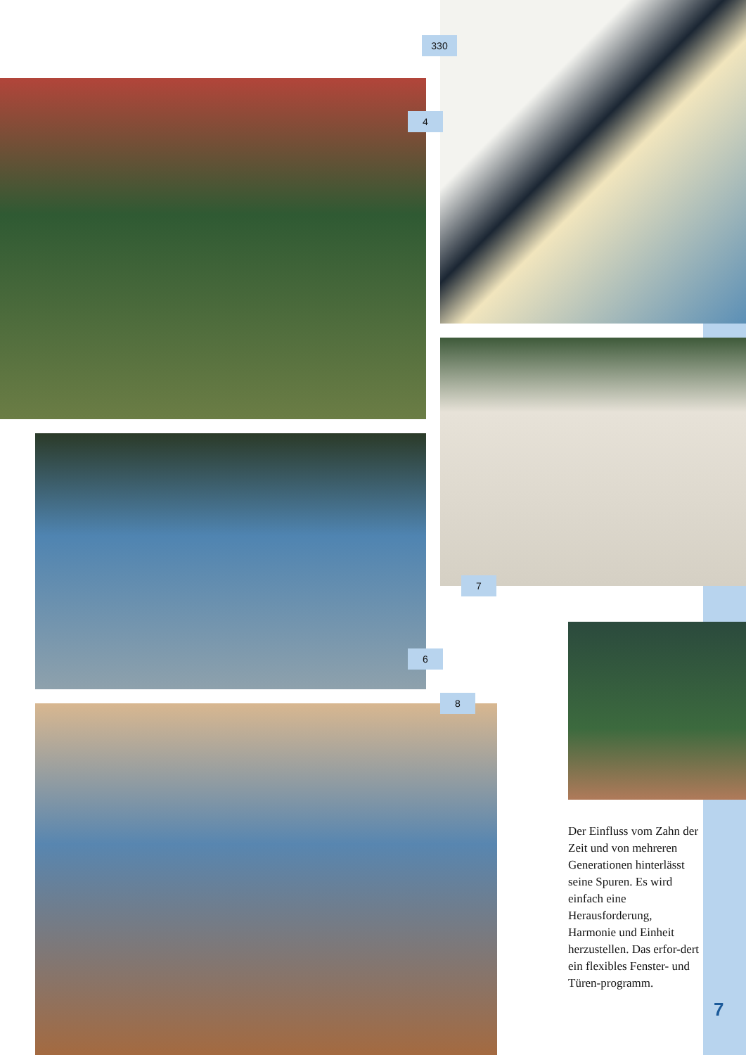330
4
7
6
8
Der Einfluss vom Zahn der Zeit und von mehreren Generationen hinterlässt seine Spuren. Es wird einfach eine Herausforderung, Harmonie und Einheit herzustellen. Das erfor-dert ein flexibles Fenster- und Türen-programm.
7